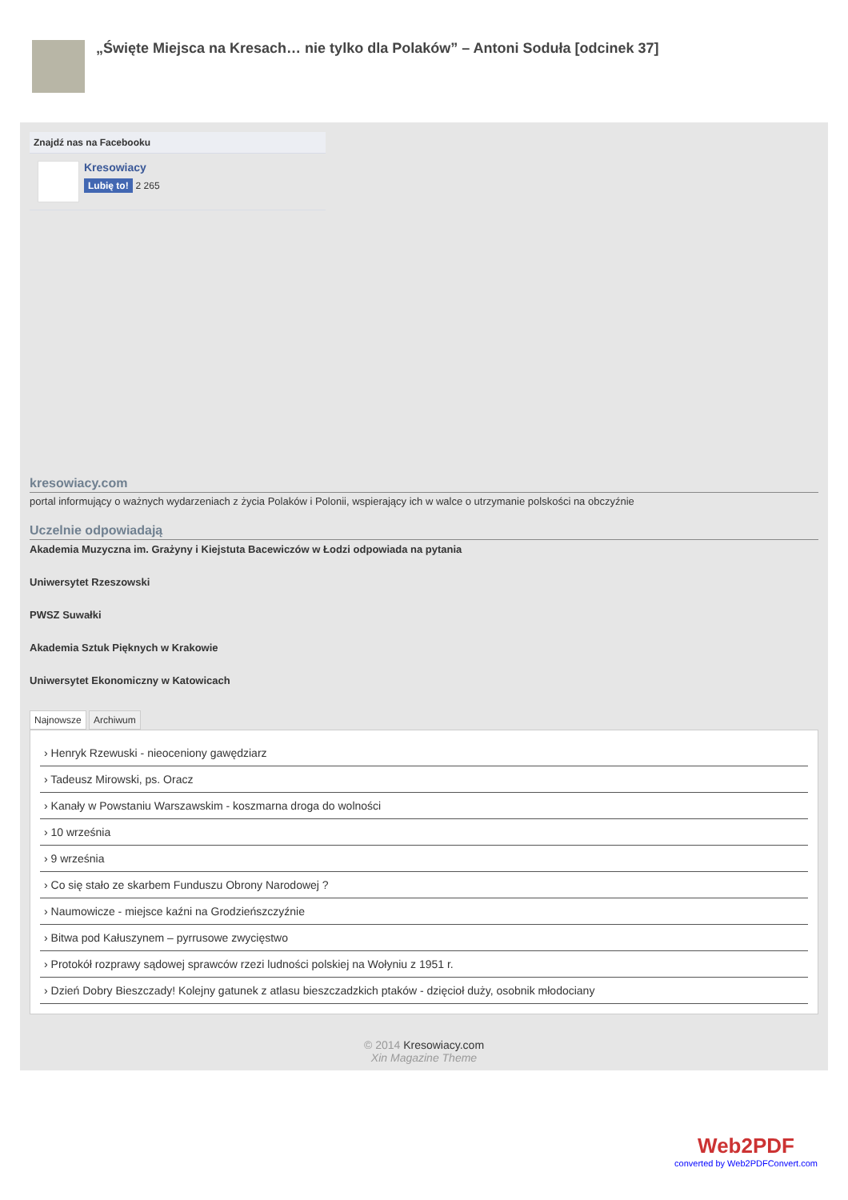„Święte Miejsca na Kresach… nie tylko dla Polaków” – Antoni Soduła [odcinek 37]
Znajdź nas na Facebooku
Kresowiacy
Lubię to! 2 265
kresowiacy.com
portal informujący o ważnych wydarzeniach z życia Polaków i Polonii, wspierający ich w walce o utrzymanie polskości na obczyźnie
Uczelnie odpowiadają
Akademia Muzyczna im. Grażyny i Kiejstuta Bacewiczów w Łodzi odpowiada na pytania
Uniwersytet Rzeszowski
PWSZ Suwałki
Akademia Sztuk Pięknych w Krakowie
Uniwersytet Ekonomiczny w Katowicach
Najnowsze Archiwum
› Henryk Rzewuski - nieoceniony gawędziarz
› Tadeusz Mirowski, ps. Oracz
› Kanały w Powstaniu Warszawskim - koszmarna droga do wolności
› 10 września
› 9 września
› Co się stało ze skarbem Funduszu Obrony Narodowej ?
› Naumowicze - miejsce kaźni na Grodzieńszczyźnie
› Bitwa pod Kałuszynem – pyrrusowe zwycięstwo
› Protokół rozprawy sądowej sprawców rzezi ludności polskiej na Wołyniu z 1951 r.
› Dzień Dobry Bieszczady! Kolejny gatunek z atlasu bieszczadzkich ptaków - dzięcioł duży, osobnik młodociany
© 2014 Kresowiacy.com
Xin Magazine Theme
Web2PDF
converted by Web2PDFConvert.com